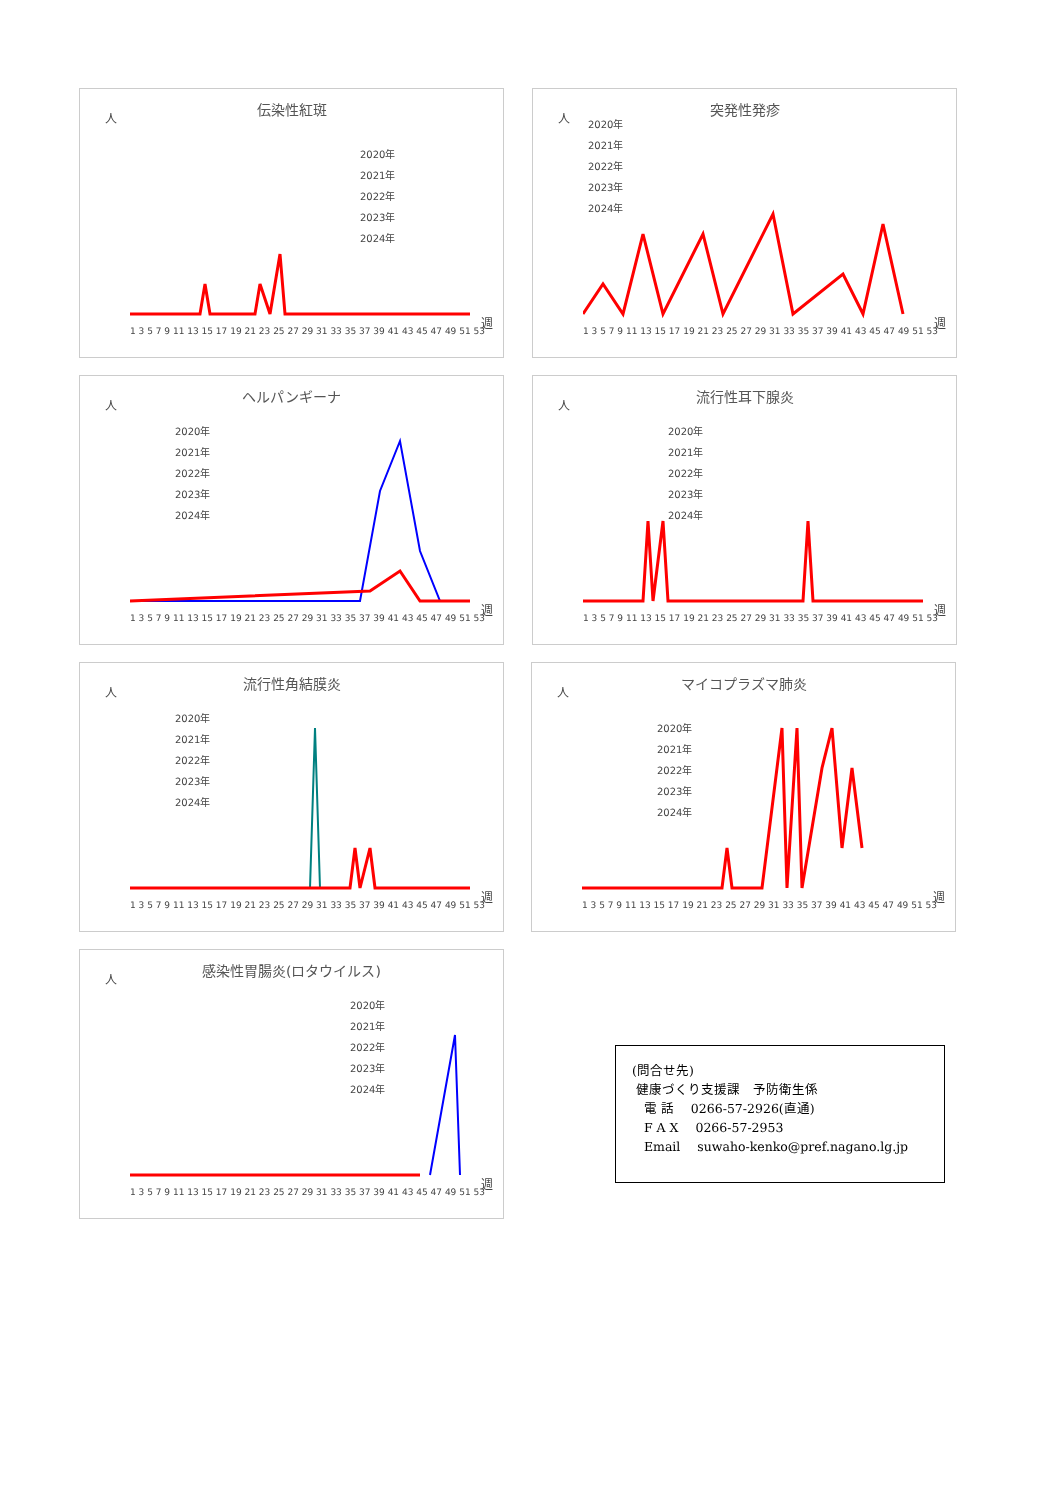人
伝染性紅斑
2020年
2021年
2022年
2023年
2024年
1 3 5 7 9 11 13 15 17 19 21 23 25 27 29 31 33 35 37 39 41 43 45 47 49 51 53
週
人
突発性発疹
2020年
2021年
2022年
2023年
2024年
1 3 5 7 9 11 13 15 17 19 21 23 25 27 29 31 33 35 37 39 41 43 45 47 49 51 53
週
人
ヘルパンギーナ
2020年
2021年
2022年
2023年
2024年
1 3 5 7 9 11 13 15 17 19 21 23 25 27 29 31 33 35 37 39 41 43 45 47 49 51 53
週
人
流行性耳下腺炎
2020年
2021年
2022年
2023年
2024年
1 3 5 7 9 11 13 15 17 19 21 23 25 27 29 31 33 35 37 39 41 43 45 47 49 51 53
週
人
流行性角結膜炎
2020年
2021年
2022年
2023年
2024年
1 3 5 7 9 11 13 15 17 19 21 23 25 27 29 31 33 35 37 39 41 43 45 47 49 51 53
週
人
マイコプラズマ肺炎
2020年
2021年
2022年
2023年
2024年
1 3 5 7 9 11 13 15 17 19 21 23 25 27 29 31 33 35 37 39 41 43 45 47 49 51 53
週
人
感染性胃腸炎(ロタウイルス)
2020年
2021年
2022年
2023年
2024年
1 3 5 7 9 11 13 15 17 19 21 23 25 27 29 31 33 35 37 39 41 43 45 47 49 51 53
週
(問合せ先)
健康づくり支援課　予防衛生係
電 話　 0266-57-2926(直通)
F A X　 0266-57-2953
Email　 suwaho-kenko@pref.nagano.lg.jp